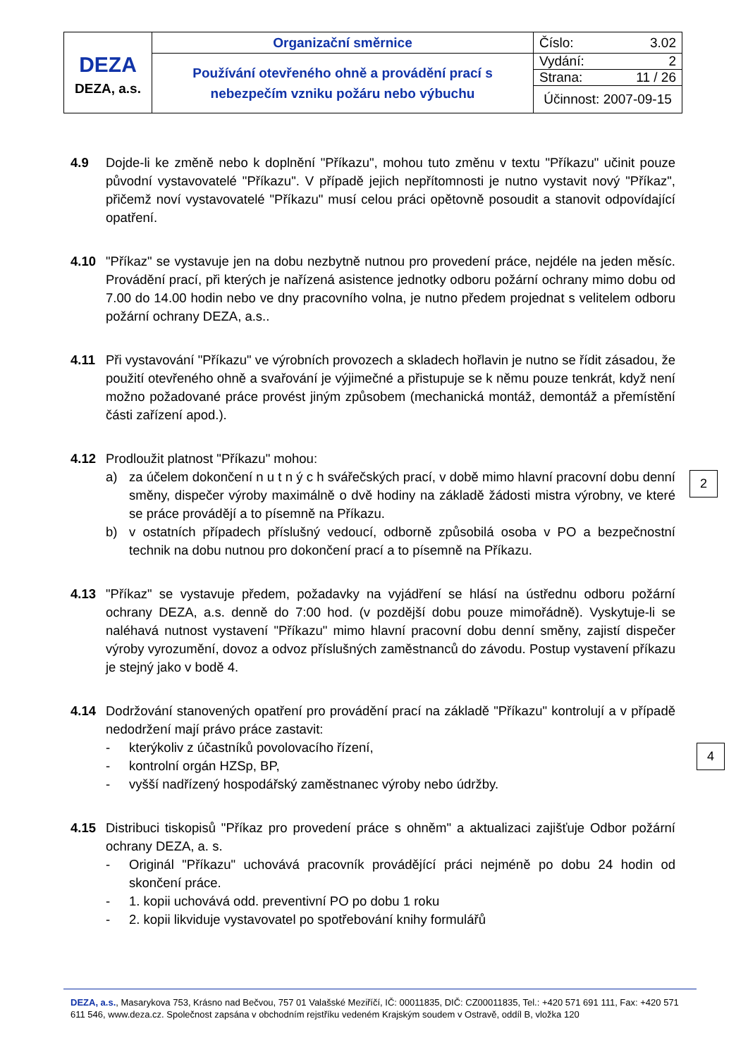| DEZA DEZA, a.s. | Organizační směrnice | Číslo: 3.02 |
| | Používání otevřeného ohně a provádění prací s nebezpečím vzniku požáru nebo výbuchu | Vydání: 2 |
| | | Strana: 11 / 26 |
| | | Účinnost: 2007-09-15 |
4.9 Dojde-li ke změně nebo k doplnění "Příkazu", mohou tuto změnu v textu "Příkazu" učinit pouze původní vystavovatelé "Příkazu". V případě jejich nepřítomnosti je nutno vystavit nový "Příkaz", přičemž noví vystavovatelé "Příkazu" musí celou práci opětovně posoudit a stanovit odpovídající opatření.
4.10 "Příkaz" se vystavuje jen na dobu nezbytně nutnou pro provedení práce, nejdéle na jeden měsíc. Provádění prací, při kterých je nařízená asistence jednotky odboru požární ochrany mimo dobu od 7.00 do 14.00 hodin nebo ve dny pracovního volna, je nutno předem projednat s velitelem odboru požární ochrany DEZA, a.s..
4.11 Při vystavování "Příkazu" ve výrobních provozech a skladech hořlavin je nutno se řídit zásadou, že použití otevřeného ohně a svařování je výjimečné a přistupuje se k němu pouze tenkrát, když není možno požadované práce provést jiným způsobem (mechanická montáž, demontáž a přemístění části zařízení apod.).
4.12 Prodloužit platnost "Příkazu" mohou:
a) za účelem dokončení n u t n ý c h svářečských prací, v době mimo hlavní pracovní dobu denní směny, dispečer výroby maximálně o dvě hodiny na základě žádosti mistra výrobny, ve které se práce provádějí a to písemně na Příkazu.
b) v ostatních případech příslušný vedoucí, odborně způsobilá osoba v PO a bezpečnostní technik na dobu nutnou pro dokončení prací a to písemně na Příkazu.
4.13 "Příkaz" se vystavuje předem, požadavky na vyjádření se hlásí na ústřednu odboru požární ochrany DEZA, a.s. denně do 7:00 hod. (v pozdější dobu pouze mimořádně). Vyskytuje-li se naléhavá nutnost vystavení "Příkazu" mimo hlavní pracovní dobu denní směny, zajistí dispečer výroby vyrozumění, dovoz a odvoz příslušných zaměstnanců do závodu. Postup vystavení příkazu je stejný jako v bodě 4.
4.14 Dodržování stanovených opatření pro provádění prací na základě "Příkazu" kontrolují a v případě nedodržení mají právo práce zastavit:
- kterýkoliv z účastníků povolovacího řízení,
- kontrolní orgán HZSp, BP,
- vyšší nadřízený hospodářský zaměstnanec výroby nebo údržby.
4.15 Distribuci tiskopisů "Příkaz pro provedení práce s ohněm" a aktualizaci zajišťuje Odbor požární ochrany DEZA, a. s.
- Originál "Příkazu" uchovává pracovník provádějící práci nejméně po dobu 24 hodin od skončení práce.
- 1. kopii uchovává odd. preventivní PO po dobu 1 roku
- 2. kopii likviduje vystavovatel po spotřebování knihy formulářů
2
4
DEZA, a.s., Masarykova 753, Krásno nad Bečvou, 757 01 Valašské Meziříčí, IČ: 00011835, DIČ: CZ00011835, Tel.: +420 571 691 111, Fax: +420 571 611 546, www.deza.cz. Společnost zapsána v obchodním rejstříku vedeném Krajským soudem v Ostravě, oddíl B, vložka 120